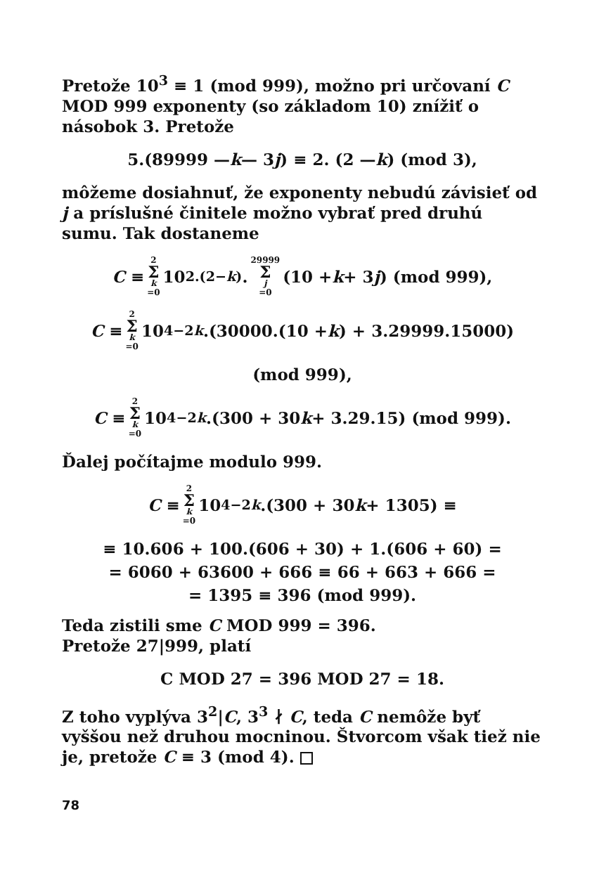Pretože 10<sup>3</sup> ≡ 1 (mod 999), možno pri určovaní C MOD 999 exponenty (so základom 10) znížiť o násobok 3. Pretože
5.(89999 — k — 3 j) ≡ 2. (2 — k) (mod 3),
môžeme dosiahnuť, že exponenty nebudú závisieť od j a príslušné činitele možno vybrať pred druhú sumu. Tak dostaneme
C ≡ 2 Σ k =0 10<sup>2.(2−k)</sup>. 29999 Σ j =0 (10 + k + 3 j) (mod 999),
C ≡ 2 Σ k =0 10<sup>4−2k</sup>.(30000.(10 + k) + 3.29999.15000)
(mod 999),
C ≡ 2 Σ k =0 10<sup>4−2k</sup>.(300 + 30 k + 3.29.15) (mod 999).
Ďalej počítajme modulo 999.
C ≡ 2 Σ k =0 10<sup>4−2k</sup>.(300 + 30 k + 1305) ≡
≡ 10.606 + 100.(606 + 30) + 1.(606 + 60) =
= 6060 + 63600 + 666 ≡ 66 + 663 + 666 =
= 1395 ≡ 396 (mod 999).
Teda zistili sme C MOD 999 = 396.
Pretože 27|999, platí
C MOD 27 = 396 MOD 27 = 18.
Z toho vyplýva 3<sup>2</sup>|C, 3<sup>3</sup> ∤ C, teda C nemôže byť vyššou než druhou mocninou. Štvorcom však tiež nie je, pretože C ≡ 3 (mod 4).
78